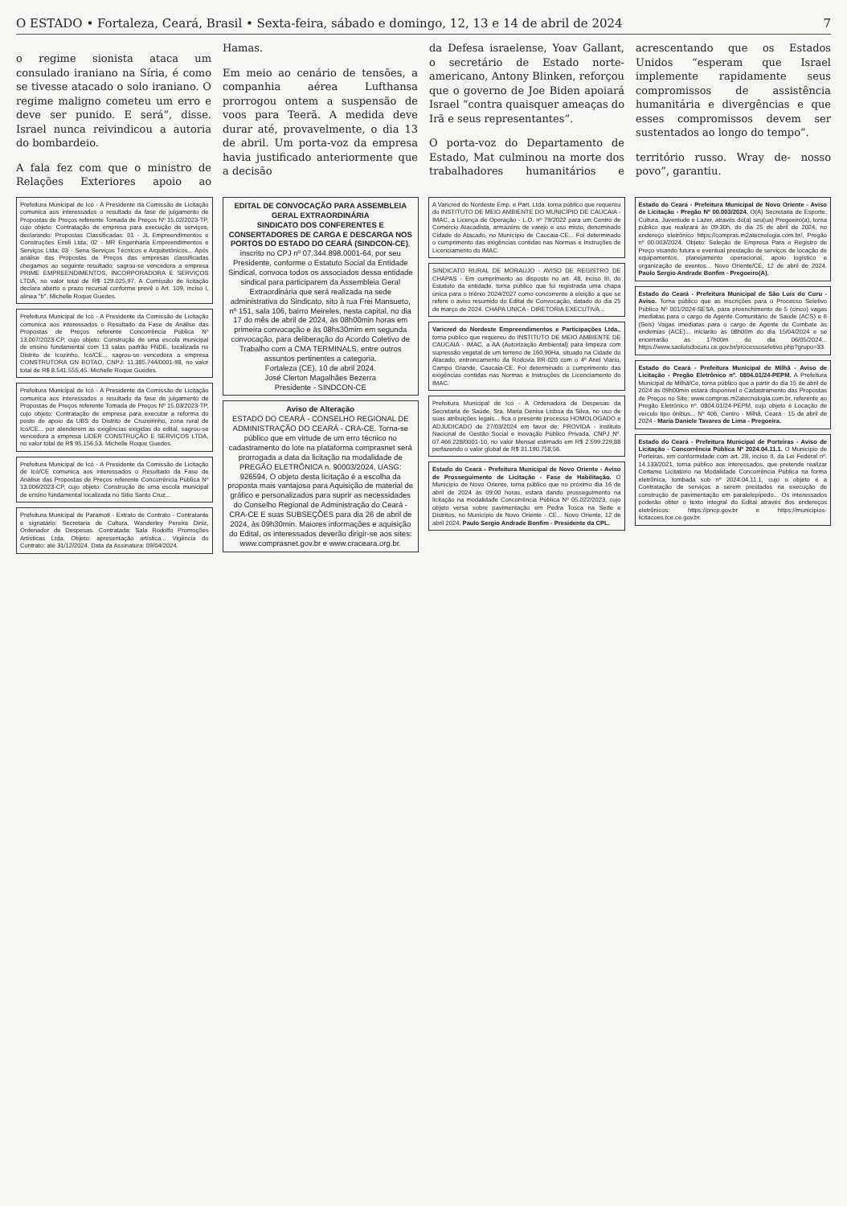O ESTADO • Fortaleza, Ceará, Brasil • Sexta-feira, sábado e domingo, 12, 13 e 14 de abril de 2024 7
o regime sionista ataca um consulado iraniano na Síria, é como se tivesse atacado o solo iraniano. O regime maligno cometeu um erro e deve ser punido. E será”, disse. Israel nunca reivindicou a autoria do bombardeio.
A fala fez com que o ministro de Relações Exteriores apoio ao Hamas.
Em meio ao cenário de tensões, a companhia aérea Lufthansa prorrogou ontem a suspensão de voos para Teerã. A medida deve durar até, provavelmente, o dia 13 de abril. Um porta-voz da empresa havia justificado anteriormente que a decisão
da Defesa israelense, Yoav Gallant, o secretário de Estado norte-americano, Antony Blinken, reforçou que o governo de Joe Biden apoiará Israel “contra quaisquer ameaças do Irã e seus representantes”.
O porta-voz do Departamento de Estado, Mat culminou na morte dos trabalhadores humanitários e acrescentando que os Estados Unidos “esperam que Israel implemente rapidamente seus compromissos de assistência humanitária e divergências e que esses compromissos devem ser sustentados ao longo do tempo”.
território russo. Wray de- nosso povo”, garantiu.
Prefeitura Municipal de Icó - A Presidente da Comissão de Licitação comunica aos interessados o resultado da fase de julgamento de Propostas de Preços referente Tomada de Preços Nº 15.02/2023-TP, cujo objeto: Contratação de empresa para execução de serviços, declarando: Propostas Classificadas: 01 - JL Empreendimentos e Construções Eireli Ltda; 02 - MR Engenharia Empreendimentos e Serviços Ltda; 03 - Sena Serviços Técnicos e Arquitetônicos... Após análise das Propostas de Preços das empresas classificadas chegamos ao seguinte resultado: sagrou-se vencedora a empresa PRIME EMPREENDIMENTOS, INCORPORADORA E SERVIÇOS LTDA, no valor total de R$ 129.025,97. A Comissão de licitação declara aberto o prazo recursal conforme prevê o Art. 109, inciso I, alínea "b". Michelle Roque Guedes.
Prefeitura Municipal de Icó - A Presidente da Comissão de Licitação comunica aos interessados o Resultado da Fase de Análise das Propostas de Preços referente Concorrência Pública Nº 13.007/2023-CP, cujo objeto: Construção de uma escola municipal de ensino fundamental com 13 salas padrão FNDE, localizada no Distrito de Icozinho, Icó/CE... sagrou-se vencedora a empresa CONSTRUTORA GN BOTAO, CNPJ: 11.385.744/0001-98, no valor total de R$ 8.541.555,45. Michelle Roque Guedes.
Prefeitura Municipal de Icó - A Presidente da Comissão de Licitação comunica aos interessados o resultado da fase de julgamento de Propostas de Preços referente Tomada de Preços Nº 15.03/2023-TP, cujo objeto: Contratação de empresa para executar a reforma do posto de apoio da UBS do Distrito de Cruzeirinho, zona rural de Icó/CE... por atenderem as exigências exigidas do edital, sagrou-se vencedora a empresa LIDER CONSTRUÇÃO E SERVIÇOS LTDA, no valor total de R$ 95.156,53. Michelle Roque Guedes.
Prefeitura Municipal de Icó - A Presidente da Comissão de Licitação de Icó/CE comunica aos interessados o Resultado da Fase de Análise das Propostas de Preços referente Concorrência Pública Nº 13.006/2023-CP, cujo objeto: Construção de uma escola municipal de ensino fundamental localizada no Sítio Santo Cruz...
Prefeitura Municipal de Paramoti - Extrato de Contrato - Contratante e signatário: Secretaria de Cultura, Wanderley Pereira Diniz, Ordenador de Despesas. Contratada: Sala Rodolfo Promoções Artísticas Ltda. Objeto: apresentação artística... Vigência do Contrato: até 31/12/2024. Data da Assinatura: 09/04/2024.
EDITAL DE CONVOCAÇÃO PARA ASSEMBLEIA GERAL EXTRAORDINÁRIA
SINDICATO DOS CONFERENTES E CONSERTADORES DE CARGA E DESCARGA NOS PORTOS DO ESTADO DO CEARÁ (SINDCON-CE), inscrito no CPJ nº 07.344.898.0001-64, por seu Presidente, conforme o Estatuto Social da Entidade Sindical, convoca todos os associados dessa entidade sindical para participarem da Assembleia Geral Extraordinária que será realizada na sede administrativa do Sindicato, sito à rua Frei Mansueto, nº 151, sala 106, bairro Meireles, nesta capital, no dia 17 do mês de abril de 2024, às 08h00min horas em primeira convocação e às 08hs30mim em segunda convocação, para deliberação do Acordo Coletivo de Trabalho com a CMA TERMINALS, entre outros assuntos pertinentes a categoria.
Fortaleza (CE), 10 de abril 2024.
José Clerton Magalhães Bezerra
Presidente - SINDCON-CE
Aviso de Alteração
ESTADO DO CEARÁ - CONSELHO REGIONAL DE ADMINISTRAÇÃO DO CEARÁ - CRA-CE. Torna-se público que em virtude de um erro técnico no cadastramento do lote na plataforma comprasnet será prorrogada a data da licitação na modalidade de PREGÃO ELETRÔNICA n. 90003/2024, UASG: 926594, O objeto desta licitação é a escolha da proposta mais vantajosa para Aquisição de material de gráfico e personalizados para suprir as necessidades do Conselho Regional de Administração do Ceará - CRA-CE E suas SUBSEÇÕES para dia 26 de abril de 2024, às 09h30min. Maiores informações e aquisição do Edital, os interessados deverão dirigir-se aos sites: www.comprasnet.gov.br e www.craceara.org.br.
A Varicred do Nordeste Emp. e Part. Ltda. torna público que requereu do INSTITUTO DE MEIO AMBIENTE DO MUNICÍPIO DE CAUCAIA - IMAC, a Licença de Operação - L.O. nº 79/2022 para um Centro de Comércio Atacadista, armazéns de varejo e uso misto, denominado Cidade do Atacado, no Município de Caucaia-CE... Foi determinado o cumprimento das exigências contidas nas Normas e Instruções de Licenciamento do IMAC.
SINDICATO RURAL DE MORAÚJO - AVISO DE REGISTRO DE CHAPAS - Em cumprimento ao disposto no art. 48, inciso III, do Estatuto da entidade, torna público que foi registrada uma chapa única para o triênio 2024/2027 como concorrente à eleição a que se refere o aviso resumido do Edital de Convocação, datado do dia 25 de março de 2024. CHAPA ÚNICA - DIRETORIA EXECUTIVA...
Varicred do Nordeste Empreendimentos e Participações Ltda., torna público que requereu do INSTITUTO DE MEIO AMBIENTE DE CAUCAIA - IMAC, a AA (Autorização Ambiental) para limpeza com supressão vegetal de um terreno de 160,90Ha, situado na Cidade do Atacado, entroncamento da Rodovia BR-020 com o 4º Anel Viário, Campo Grande, Caucaia-CE. Foi determinado o cumprimento das exigências contidas nas Normas e Instruções de Licenciamento do IMAC.
Prefeitura Municipal de Icó - A Ordenadora de Despesas da Secretaria de Saúde, Sra. Maria Denise Lisboa da Silva, no uso de suas atribuições legais... fica o presente processo HOMOLOGADO e ADJUDICADO de 27/03/2024 em favor de: PROVIDA - Instituto Nacional de Gestão Social e Inovação Público Privada, CNPJ Nº. 07.466.228/0001-10, no valor Mensal estimado em R$ 2.599.229,88 perfazendo o valor global de R$ 31.190.758,56.
Estado do Ceará - Prefeitura Municipal de Novo Oriente - Aviso de Prosseguimento de Licitação - Fase de Habilitação. O Município de Novo Oriente, torna público que no próximo dia 16 de abril de 2024 às 09:00 horas, estará dando prosseguimento na licitação na modalidade Concorrência Pública Nº 05.022/2023, cujo objeto versa sobre pavimentação em Pedra Tosca na Sede e Distritos, no Município de Novo Oriente - CE... Novo Oriente, 12 de abril 2024. Paulo Sergio Andrade Bonfim - Presidente da CPL.
Estado do Ceará - Prefeitura Municipal de Novo Oriente - Aviso de Licitação - Pregão Nº 00.003/2024. O(A) Secretaria de Esporte, Cultura, Juventude e Lazer, através do(a) seu(ua) Pregoeiro(a), torna público que realizará às 09:30h, do dia 25 de abril de 2024, no endereço eletrônico https://compras.m2atecnologia.com.br/, Pregão nº 00.003/2024. Objeto: Seleção de Empresa Para o Registro de Preço visando futura e eventual prestação de serviços de locação de equipamentos, planejamento operacional, apoio logístico e organização de eventos... Novo Oriente/CE, 12 de abril de 2024. Paulo Sergio Andrade Bonfim - Pregoeiro(A).
Estado do Ceará - Prefeitura Municipal de São Luís do Curu - Aviso. Torna público que as inscrições para o Processo Seletivo Público Nº 001/2024-SESA, para preenchimento de 5 (cinco) vagas imediatas para o cargo de Agente Comunitário de Saúde (ACS) e 6 (Seis) Vagas imediatas para o cargo de Agente de Combate às endemias (ACE)... iniciarão às 08h00m do dia 15/04/2024 e se encerrarão às 17h00m do dia 06/05/2024... https://www.saoluisdocuru.ce.gov.br/processoseletivo.php?grupo=33.
Estado do Ceará - Prefeitura Municipal de Milhã - Aviso de Licitação - Pregão Eletrônico nº. 0804.01/24-PEPM. A Prefeitura Municipal de Milhã/Ce, torna público que a partir do dia 15 de abril de 2024 às 09h00min estará disponível o Cadastramento das Propostas de Preços no Site: www.compras.m2atecnologia.com.br, referente ao Pregão Eletrônico nº. 0804.01/24-PEPM, cujo objeto é Locação de veículo tipo ônibus... Nº 406, Centro - Milhã, Ceará - 15 de abril de 2024 - Maria Daniele Tavares de Lima - Pregoeira.
Estado do Ceará - Prefeitura Municipal de Porteiras - Aviso de Licitação - Concorrência Pública Nº 2024.04.11.1. O Município de Porteiras, em conformidade com art. 28, inciso II, da Lei Federal nº. 14.133/2021, torna público aos interessados, que pretende realizar Certame Licitatório na Modalidade Concorrência Pública na forma eletrônica, tombada sob nº 2024.04.11.1, cujo o objeto é a Contratação de serviços a serem prestados na execução de construção de pavimentação em paralelepípedo... Os interessados poderão obter o texto integral do Edital através dos endereços eletrônicos: https://pncp.gov.br e https://municipios-licitacoes.tce.ce.gov.br.